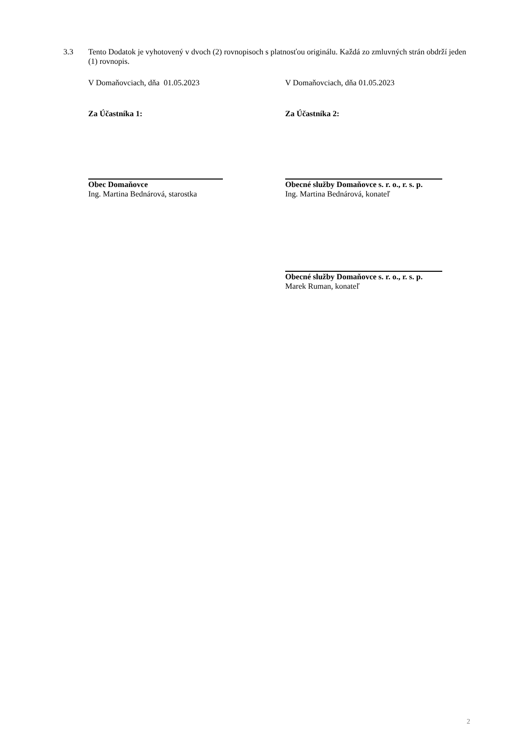3.3 Tento Dodatok je vyhotovený v dvoch (2) rovnopisoch s platnosťou originálu. Každá zo zmluvných strán obdrží jeden (1) rovnopis.
V Domaňovciach, dňa 01.05.2023
Za Účastníka 1:
Obec Domaňovce
Ing. Martina Bednárová, starostka
V Domaňovciach, dňa 01.05.2023
Za Účastníka 2:
Obecné služby Domaňovce s. r. o., r. s. p.
Ing. Martina Bednárová, konateľ
Obecné služby Domaňovce s. r. o., r. s. p.
Marek Ruman, konateľ
2